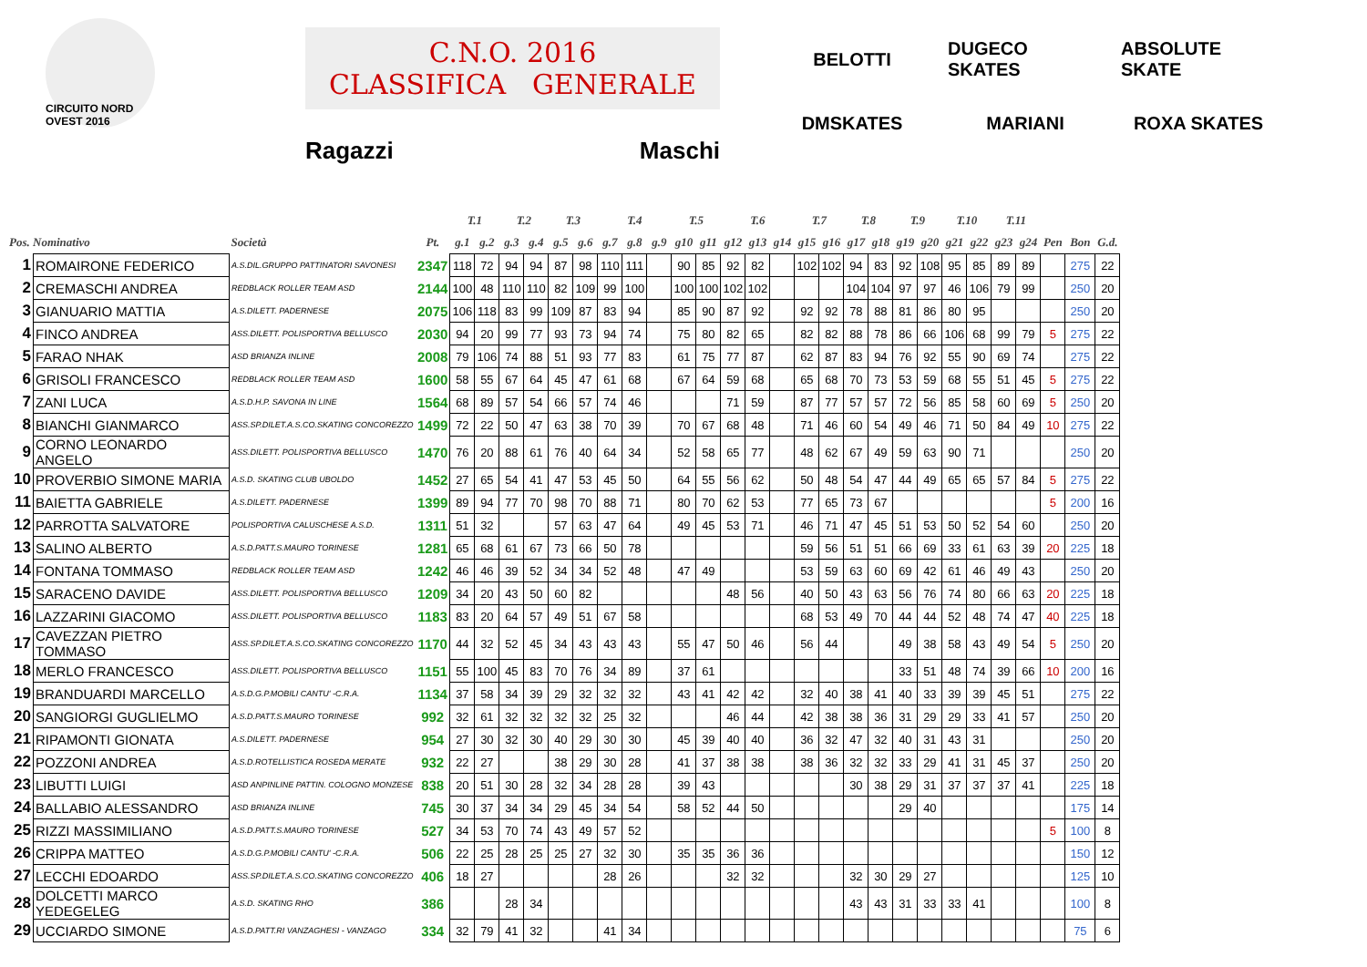CIRCUITO NORD OVEST 2016
C.N.O. 2016
CLASSIFICA GENERALE
Ragazzi Maschi
BELOTTI
DUGECO SKATES
ABSOLUTE SKATE
DMSKATES
MARIANI
ROXA SKATES
| | | | | T.1 | | T.2 | | T.3 | | T.4 | | | T.5 | | T.6 | | | T.7 | | T.8 | | T.9 | | T.10 | | T.11 | | | | |
| --- | --- | --- | --- | --- | --- | --- | --- | --- | --- | --- | --- | --- | --- | --- | --- | --- | --- | --- | --- | --- | --- | --- | --- | --- | --- | --- | --- | --- | --- | --- |
| Pos. Nominativo | | Società | Pt. | g.1 | g.2 | g.3 | g.4 | g.5 | g.6 | g.7 | g.8 | g.9 | g10 | g11 | g12 | g13 | g14 | g15 | g16 | g17 | g18 | g19 | g20 | g21 | g22 | g23 | g24 | Pen | Bon | G.d. |
| 1 | ROMAIRONE FEDERICO | A.S.DIL.GRUPPO PATTINATORI SAVONESI | 2347 | 118 | 72 | 94 | 94 | 87 | 98 | 110 | 111 | | 90 | 85 | 92 | 82 | | 102 | 102 | 94 | 83 | 92 | 108 | 95 | 85 | 89 | 89 | | 275 | 22 |
| 2 | CREMASCHI ANDREA | REDBLACK ROLLER TEAM ASD | 2144 | 100 | 48 | 110 | 110 | 82 | 109 | 99 | 100 | | 100 | 100 | 102 | 102 | | | | 104 | 104 | 97 | 97 | 46 | 106 | 79 | 99 | | 250 | 20 |
| 3 | GIANUARIO MATTIA | A.S.DILETT. PADERNESE | 2075 | 106 | 118 | 83 | 99 | 109 | 87 | 83 | 94 | | 85 | 90 | 87 | 92 | | 92 | 92 | 78 | 88 | 81 | 86 | 80 | 95 | | | | 250 | 20 |
| 4 | FINCO ANDREA | ASS.DILETT. POLISPORTIVA BELLUSCO | 2030 | 94 | 20 | 99 | 77 | 93 | 73 | 94 | 74 | | 75 | 80 | 82 | 65 | | 82 | 82 | 88 | 78 | 86 | 66 | 106 | 68 | 99 | 79 | 5 | 275 | 22 |
| 5 | FARAO NHAK | ASD BRIANZA INLINE | 2008 | 79 | 106 | 74 | 88 | 51 | 93 | 77 | 83 | | 61 | 75 | 77 | 87 | | 62 | 87 | 83 | 94 | 76 | 92 | 55 | 90 | 69 | 74 | | 275 | 22 |
| 6 | GRISOLI FRANCESCO | REDBLACK ROLLER TEAM ASD | 1600 | 58 | 55 | 67 | 64 | 45 | 47 | 61 | 68 | | 67 | 64 | 59 | 68 | | 65 | 68 | 70 | 73 | 53 | 59 | 68 | 55 | 51 | 45 | 5 | 275 | 22 |
| 7 | ZANI LUCA | A.S.D.H.P. SAVONA IN LINE | 1564 | 68 | 89 | 57 | 54 | 66 | 57 | 74 | 46 | | | | 71 | 59 | | 87 | 77 | 57 | 57 | 72 | 56 | 85 | 58 | 60 | 69 | 5 | 250 | 20 |
| 8 | BIANCHI GIANMARCO | ASS.SP.DILET.A.S.CO.SKATING CONCOREZZO | 1499 | 72 | 22 | 50 | 47 | 63 | 38 | 70 | 39 | | 70 | 67 | 68 | 48 | | 71 | 46 | 60 | 54 | 49 | 46 | 71 | 50 | 84 | 49 | 10 | 275 | 22 |
| 9 | CORNO LEONARDO ANGELO | ASS.DILETT. POLISPORTIVA BELLUSCO | 1470 | 76 | 20 | 88 | 61 | 76 | 40 | 64 | 34 | | 52 | 58 | 65 | 77 | | 48 | 62 | 67 | 49 | 59 | 63 | 90 | 71 | | | | 250 | 20 |
| 10 | PROVERBIO SIMONE MARIA | A.S.D. SKATING CLUB UBOLDO | 1452 | 27 | 65 | 54 | 41 | 47 | 53 | 45 | 50 | | 64 | 55 | 56 | 62 | | 50 | 48 | 54 | 47 | 44 | 49 | 65 | 65 | 57 | 84 | 5 | 275 | 22 |
| 11 | BAIETTA GABRIELE | A.S.DILETT. PADERNESE | 1399 | 89 | 94 | 77 | 70 | 98 | 70 | 88 | 71 | | 80 | 70 | 62 | 53 | | 77 | 65 | 73 | 67 | | | | | | | 5 | 200 | 16 |
| 12 | PARROTTA SALVATORE | POLISPORTIVA CALUSCHESE A.S.D. | 1311 | 51 | 32 | | | 57 | 63 | 47 | 64 | | 49 | 45 | 53 | 71 | | 46 | 71 | 47 | 45 | 51 | 53 | 50 | 52 | 54 | 60 | | 250 | 20 |
| 13 | SALINO ALBERTO | A.S.D.PATT.S.MAURO TORINESE | 1281 | 65 | 68 | 61 | 67 | 73 | 66 | 50 | 78 | | | | | | | 59 | 56 | 51 | 51 | 66 | 69 | 33 | 61 | 63 | 39 | 20 | 225 | 18 |
| 14 | FONTANA TOMMASO | REDBLACK ROLLER TEAM ASD | 1242 | 46 | 46 | 39 | 52 | 34 | 34 | 52 | 48 | | 47 | 49 | | | | 53 | 59 | 63 | 60 | 69 | 42 | 61 | 46 | 49 | 43 | | 250 | 20 |
| 15 | SARACENO DAVIDE | ASS.DILETT. POLISPORTIVA BELLUSCO | 1209 | 34 | 20 | 43 | 50 | 60 | 82 | | | | | | 48 | 56 | | 40 | 50 | 43 | 63 | 56 | 76 | 74 | 80 | 66 | 63 | 20 | 225 | 18 |
| 16 | LAZZARINI GIACOMO | ASS.DILETT. POLISPORTIVA BELLUSCO | 1183 | 83 | 20 | 64 | 57 | 49 | 51 | 67 | 58 | | | | | | | 68 | 53 | 49 | 70 | 44 | 44 | 52 | 48 | 74 | 47 | 40 | 225 | 18 |
| 17 | CAVEZZAN PIETRO TOMMASO | ASS.SP.DILET.A.S.CO.SKATING CONCOREZZO | 1170 | 44 | 32 | 52 | 45 | 34 | 43 | 43 | 43 | | 55 | 47 | 50 | 46 | | 56 | 44 | | | 49 | 38 | 58 | 43 | 49 | 54 | 5 | 250 | 20 |
| 18 | MERLO FRANCESCO | ASS.DILETT. POLISPORTIVA BELLUSCO | 1151 | 55 | 100 | 45 | 83 | 70 | 76 | 34 | 89 | | 37 | 61 | | | | | | | | 33 | 51 | 48 | 74 | 39 | 66 | 10 | 200 | 16 |
| 19 | BRANDUARDI MARCELLO | A.S.D.G.P.MOBILI CANTU' -C.R.A. | 1134 | 37 | 58 | 34 | 39 | 29 | 32 | 32 | 32 | | 43 | 41 | 42 | 42 | | 32 | 40 | 38 | 41 | 40 | 33 | 39 | 39 | 45 | 51 | | 275 | 22 |
| 20 | SANGIORGI GUGLIELMO | A.S.D.PATT.S.MAURO TORINESE | 992 | 32 | 61 | 32 | 32 | 32 | 32 | 25 | 32 | | | | 46 | 44 | | 42 | 38 | 38 | 36 | 31 | 29 | 29 | 33 | 41 | 57 | | 250 | 20 |
| 21 | RIPAMONTI GIONATA | A.S.DILETT. PADERNESE | 954 | 27 | 30 | 32 | 30 | 40 | 29 | 30 | 30 | | 45 | 39 | 40 | 40 | | 36 | 32 | 47 | 32 | 40 | 31 | 43 | 31 | | | | 250 | 20 |
| 22 | POZZONI ANDREA | A.S.D.ROTELLISTICA ROSEDA MERATE | 932 | 22 | 27 | | | 38 | 29 | 30 | 28 | | 41 | 37 | 38 | 38 | | 38 | 36 | 32 | 32 | 33 | 29 | 41 | 31 | 45 | 37 | | 250 | 20 |
| 23 | LIBUTTI LUIGI | ASD ANPINLINE PATTIN. COLOGNO MONZESE | 838 | 20 | 51 | 30 | 28 | 32 | 34 | 28 | 28 | | 39 | 43 | | | | | | 30 | 38 | 29 | 31 | 37 | 37 | 37 | 41 | | 225 | 18 |
| 24 | BALLABIO ALESSANDRO | ASD BRIANZA INLINE | 745 | 30 | 37 | 34 | 34 | 29 | 45 | 34 | 54 | | 58 | 52 | 44 | 50 | | | | | | 29 | 40 | | | | | | 175 | 14 |
| 25 | RIZZI MASSIMILIANO | A.S.D.PATT.S.MAURO TORINESE | 527 | 34 | 53 | 70 | 74 | 43 | 49 | 57 | 52 | | | | | | | | | | | | | | | | | 5 | 100 | 8 |
| 26 | CRIPPA MATTEO | A.S.D.G.P.MOBILI CANTU' -C.R.A. | 506 | 22 | 25 | 28 | 25 | 25 | 27 | 32 | 30 | | 35 | 35 | 36 | 36 | | | | | | | | | | | | | 150 | 12 |
| 27 | LECCHI EDOARDO | ASS.SP.DILET.A.S.CO.SKATING CONCOREZZO | 406 | 18 | 27 | | | | | 28 | 26 | | | | 32 | 32 | | | | 32 | 30 | 29 | 27 | | | | | | 125 | 10 |
| 28 | DOLCETTI MARCO YEDEGELEG | A.S.D. SKATING RHO | 386 | | | 28 | 34 | | | | | | | | | | | | | 43 | 43 | 31 | 33 | 33 | 41 | | | | 100 | 8 |
| 29 | UCCIARDO SIMONE | A.S.D.PATT.RI VANZAGHESI - VANZAGO | 334 | 32 | 79 | 41 | 32 | | | 41 | 34 | | | | | | | | | | | | | | | | | | 75 | 6 |